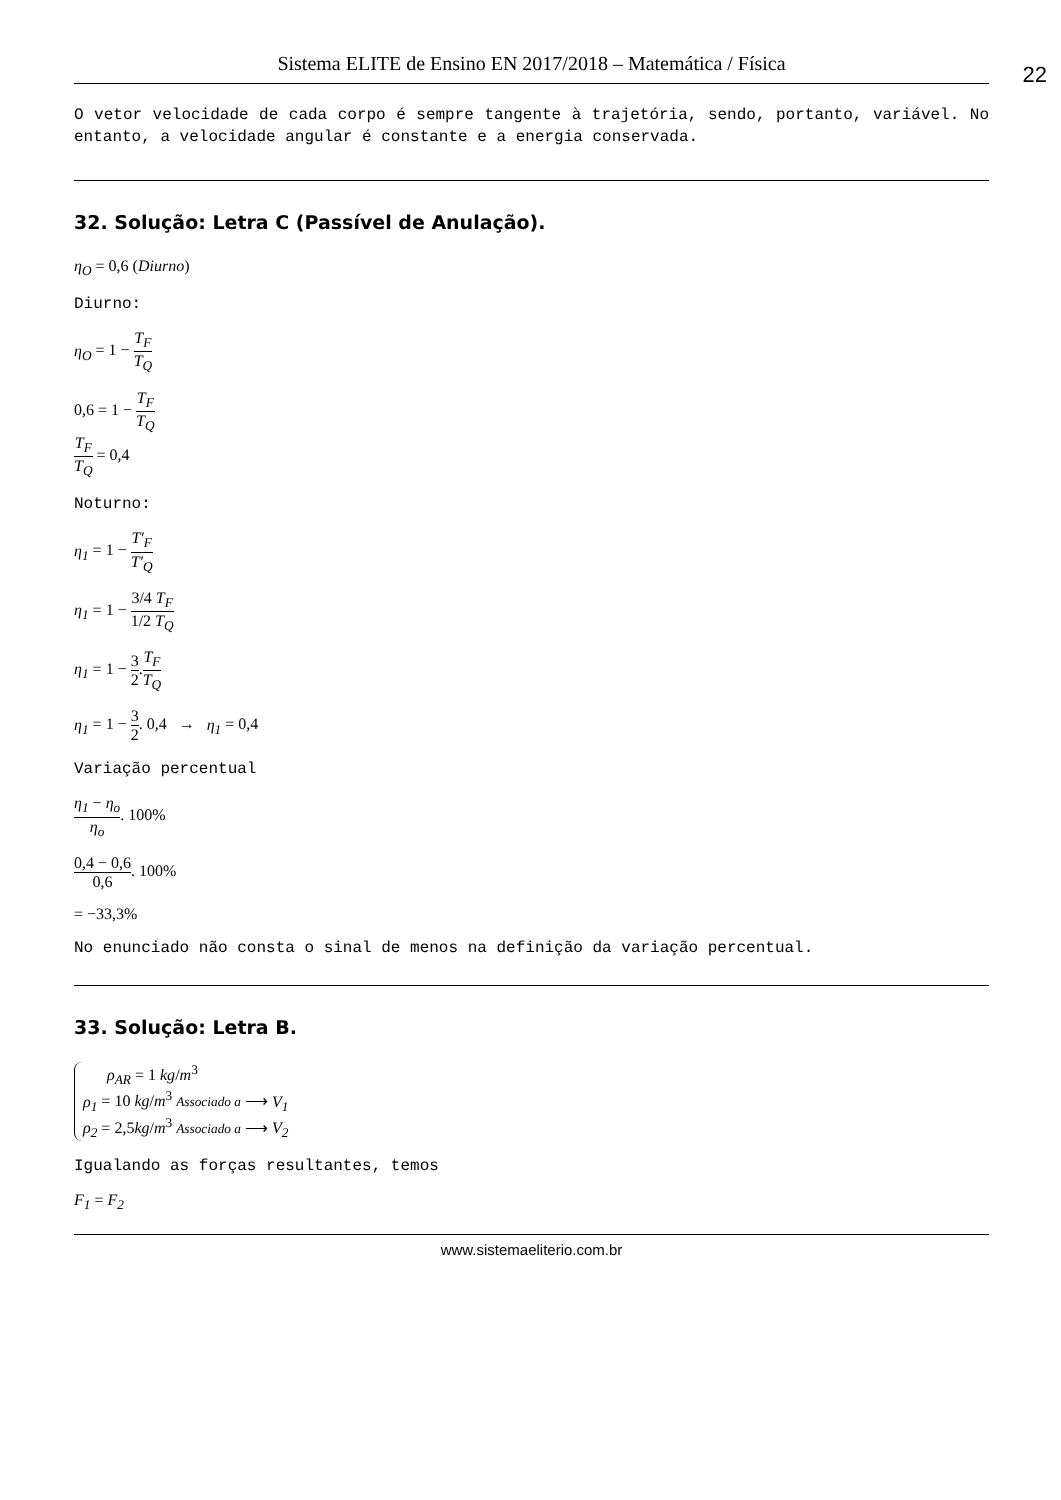Sistema ELITE de Ensino EN 2017/2018 – Matemática / Física
22
O vetor velocidade de cada corpo é sempre tangente à trajetória, sendo, portanto, variável. No entanto, a velocidade angular é constante e a energia conservada.
32. Solução: Letra C (Passível de Anulação).
η<sub>O</sub> = 0,6 (Diurno)
Diurno:
η<sub>O</sub> = 1 − T<sub>F</sub> T<sub>Q</sub>
0,6 = 1 − T<sub>F</sub> T<sub>Q</sub>
T<sub>F</sub> T<sub>Q</sub> = 0,4
Noturno:
η<sub>1</sub> = 1 − T′<sub>F</sub> T′<sub>Q</sub>
η<sub>1</sub> = 1 − 3/4 T<sub>F</sub> 1/2 T<sub>Q</sub>
η<sub>1</sub> = 1 − 3 2.T<sub>F</sub> T<sub>Q</sub>
η<sub>1</sub> = 1 − 3 2. 0,4 → η<sub>1</sub> = 0,4
Variação percentual
η<sub>1</sub> − η<sub>o</sub> η<sub>o</sub>. 100%
0,4 − 0,6 0,6. 100%
= −33,3%
No enunciado não consta o sinal de menos na definição da variação percentual.
33. Solução: Letra B.
ρ<sub>AR</sub> = 1 kg/m<sup>3</sup>
ρ<sub>1</sub> = 10 kg/m<sup>3</sup> Associado a ⟶ V<sub>1</sub>
ρ<sub>2</sub> = 2,5kg/m<sup>3</sup> Associado a ⟶ V<sub>2</sub>
Igualando as forças resultantes, temos
F<sub>1</sub> = F<sub>2</sub>
www.sistemaeliterio.com.br